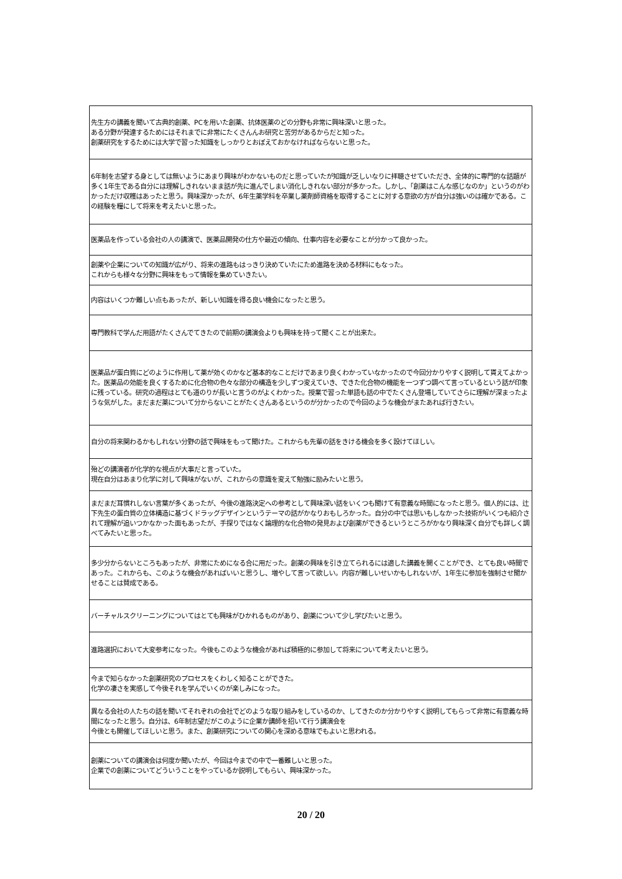| 先生方の講義を聞いて古典的創薬、PCを用いた創薬、抗体医薬のどの分野も非常に興味深いと思った。 ある分野が発達するためにはそれまでに非常にたくさんんお研究と苦労があるからだと知った。 創薬研究をするためには大学で習った知識をしっかりとおぼえておかなければならないと思った。 |
| 6年制を志望する身としては無いようにあまり興味がわかないものだと思っていたが知識が乏しいなりに拝聴させていただき、全体的に専門的な話題が多く1年生である自分には理解しきれないまま話が先に進んでしまい消化しきれない部分が多かった。しかし、「創薬はこんな感じなのか」というのがわかっただけ収穫はあったと思う。興味深かったが、6年生薬学科を卒業し薬剤師資格を取得することに対する意欲の方が自分は強いのは確かである。この経験を糧にして将来を考えたいと思った。 |
| 医薬品を作っている会社の人の講演で、医薬品開発の仕方や最近の傾向、仕事内容を必要なことが分かって良かった。 |
| 創薬や企業についての知識が広がり、将来の進路もはっきり決めていたにため進路を決める材料にもなった。 これからも様々な分野に興味をもって情報を集めていきたい。 |
| 内容はいくつか難しい点もあったが、新しい知識を得る良い機会になったと思う。 |
| 専門教科で学んだ用語がたくさんでてきたので前期の講演会よりも興味を持って聞くことが出来た。 |
| 医薬品が蛋白質にどのように作用して薬が効くのかなど基本的なことだけであまり良くわかっていなかったので今回分かりやすく説明して貰えてよかった。医薬品の効能を良くするために化合物の色々な部分の構造を少しずつ変えていき、できた化合物の機能を一つずつ調べて言っているという話が印象に残っている。研究の過程はとても道のりが長いと言うのがよくわかった。授業で習った単語も話の中でたくさん登場していてさらに理解が深まったような気がした。まだまだ薬について分からないことがたくさんあるというのが分かったので今回のような機会がまたあれば行きたい。 |
| 自分の将来関わるかもしれない分野の話で興味をもって聞けた。これからも先輩の話をきける機会を多く設けてほしい。 |
| 殆どの講演者が化学的な視点が大事だと言っていた。 現在自分はあまり化学に対して興味がないが、これからの意識を変えて勉強に励みたいと思う。 |
| まだまだ耳慣れしない言葉が多くあったが、今後の進路決定への参考として興味深い話をいくつも聞けて有意義な時間になったと思う。個人的には、辻下先生の蛋白質の立体構造に基づくドラッグデザインというテーマの話がかなりおもしろかった。自分の中では思いもしなかった技術がいくつも紹介されて理解が追いつかなかった面もあったが、手探りではなく論理的な化合物の発見および創薬ができるというところがかなり興味深く自分でも詳しく調べてみたいと思った。 |
| 多少分からないところもあったが、非常にためになる合に用だった。創薬の興味を引き立てられるには適した講義を開くことができ、とても良い時間であった。これからも、このような機会があればいいと思うし、増やして言って欲しい。内容が難しいせいかもしれないが、1年生に参加を強制させ聞かせることは賛成である。 |
| バーチャルスクリーニングについてはとても興味がひかれるものがあり、創薬について少し学びたいと思う。 |
| 進路選択において大変参考になった。今後もこのような機会があれば積極的に参加して将来について考えたいと思う。 |
| 今まで知らなかった創薬研究のプロセスをくわしく知ることができた。 化学の凄さを実感して今後それを学んでいくのが楽しみになった。 |
| 異なる会社の人たちの話を聞いてそれぞれの会社でどのような取り組みをしているのか、してきたのか分かりやすく説明してもらって非常に有意義な時間になったと思う。自分は、6年制志望だがこのように企業か講師を招いて行う講演会を 今後とも開催してほしいと思う。また、創薬研究についての関心を深める意味でもよいと思われる。 |
| 創薬についての講演会は何度か聞いたが、今回は今までの中で一番難しいと思った。 企業での創薬についてどういうことをやっているか説明してもらい、興味深かった。 |
20 / 20